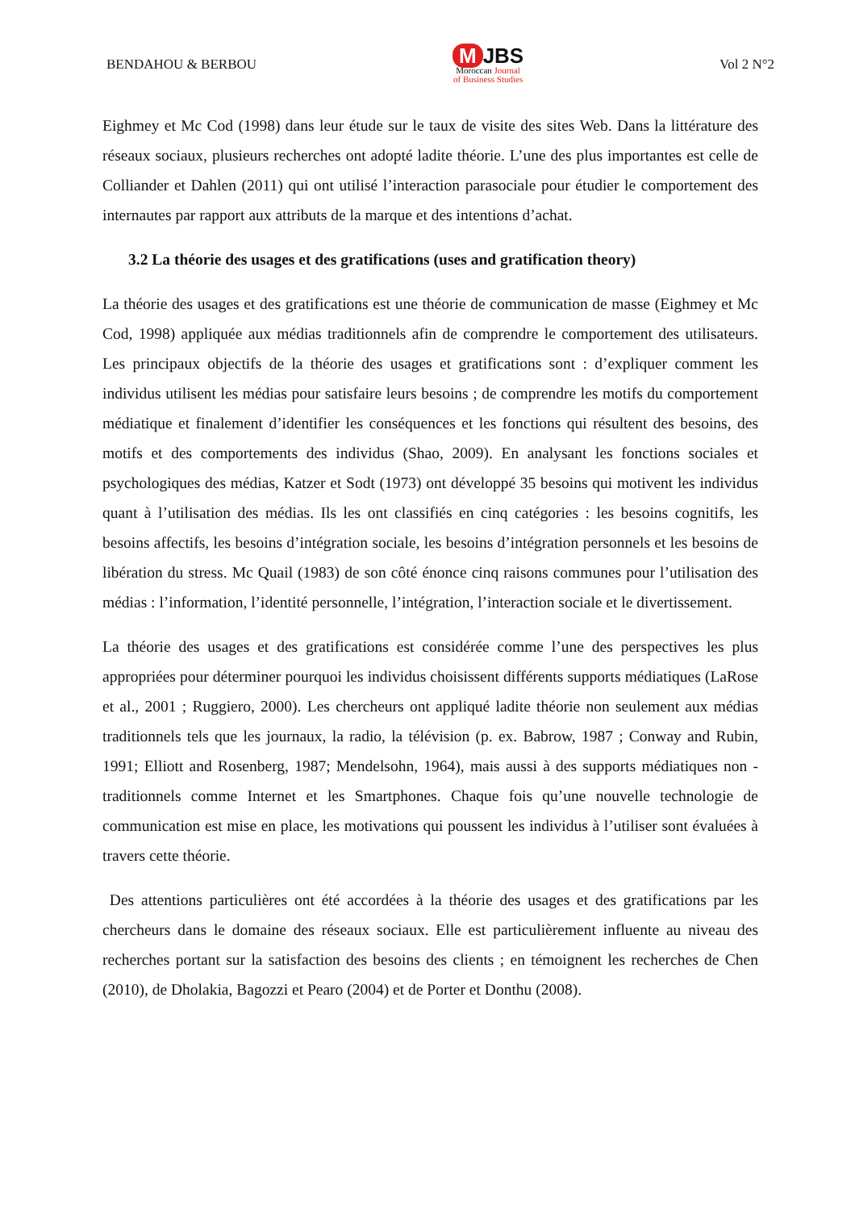BENDAHOU & BERBOU
M JBS
Moroccan Journal
of Business Studies
Vol 2 N°2
Eighmey et Mc Cod (1998) dans leur étude sur le taux de visite des sites Web. Dans la littérature des réseaux sociaux, plusieurs recherches ont adopté ladite théorie. L’une des plus importantes est celle de Colliander et Dahlen (2011) qui ont utilisé l’interaction parasociale pour étudier le comportement des internautes par rapport aux attributs de la marque et des intentions d’achat.
3.2 La théorie des usages et des gratifications (uses and gratification theory)
La théorie des usages et des gratifications est une théorie de communication de masse (Eighmey et Mc Cod, 1998) appliquée aux médias traditionnels afin de comprendre le comportement des utilisateurs. Les principaux objectifs de la théorie des usages et gratifications sont : d’expliquer comment les individus utilisent les médias pour satisfaire leurs besoins ; de comprendre les motifs du comportement médiatique et finalement d’identifier les conséquences et les fonctions qui résultent des besoins, des motifs et des comportements des individus (Shao, 2009). En analysant les fonctions sociales et psychologiques des médias, Katzer et Sodt (1973) ont développé 35 besoins qui motivent les individus quant à l’utilisation des médias. Ils les ont classifiés en cinq catégories : les besoins cognitifs, les besoins affectifs, les besoins d’intégration sociale, les besoins d’intégration personnels et les besoins de libération du stress. Mc Quail (1983) de son côté énonce cinq raisons communes pour l’utilisation des médias : l’information, l’identité personnelle, l’intégration, l’interaction sociale et le divertissement.
La théorie des usages et des gratifications est considérée comme l’une des perspectives les plus appropriées pour déterminer pourquoi les individus choisissent différents supports médiatiques (LaRose et al., 2001 ; Ruggiero, 2000). Les chercheurs ont appliqué ladite théorie non seulement aux médias traditionnels tels que les journaux, la radio, la télévision (p. ex. Babrow, 1987 ; Conway and Rubin, 1991; Elliott and Rosenberg, 1987; Mendelsohn, 1964), mais aussi à des supports médiatiques non - traditionnels comme Internet et les Smartphones. Chaque fois qu’une nouvelle technologie de communication est mise en place, les motivations qui poussent les individus à l’utiliser sont évaluées à travers cette théorie.
Des attentions particulières ont été accordées à la théorie des usages et des gratifications par les chercheurs dans le domaine des réseaux sociaux. Elle est particulièrement influente au niveau des recherches portant sur la satisfaction des besoins des clients ; en témoignent les recherches de Chen (2010), de Dholakia, Bagozzi et Pearo (2004) et de Porter et Donthu (2008).